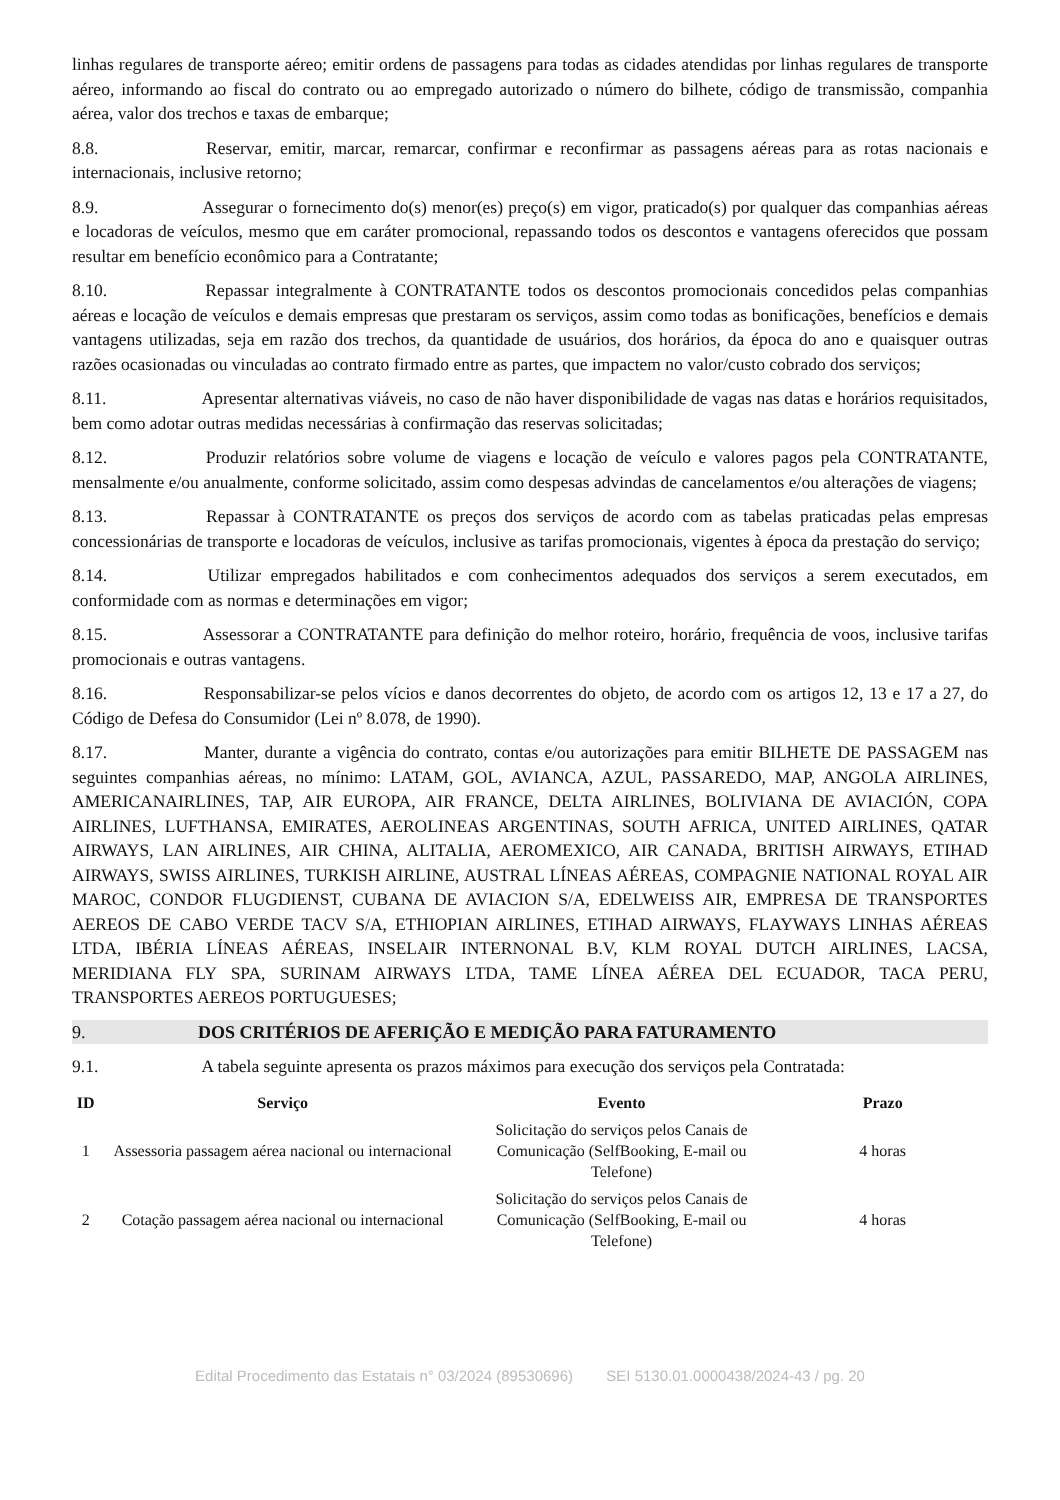linhas regulares de transporte aéreo; emitir ordens de passagens para todas as cidades atendidas por linhas regulares de transporte aéreo, informando ao fiscal do contrato ou ao empregado autorizado o número do bilhete, código de transmissão, companhia aérea, valor dos trechos e taxas de embarque;
8.8. Reservar, emitir, marcar, remarcar, confirmar e reconfirmar as passagens aéreas para as rotas nacionais e internacionais, inclusive retorno;
8.9. Assegurar o fornecimento do(s) menor(es) preço(s) em vigor, praticado(s) por qualquer das companhias aéreas e locadoras de veículos, mesmo que em caráter promocional, repassando todos os descontos e vantagens oferecidos que possam resultar em benefício econômico para a Contratante;
8.10. Repassar integralmente à CONTRATANTE todos os descontos promocionais concedidos pelas companhias aéreas e locação de veículos e demais empresas que prestaram os serviços, assim como todas as bonificações, benefícios e demais vantagens utilizadas, seja em razão dos trechos, da quantidade de usuários, dos horários, da época do ano e quaisquer outras razões ocasionadas ou vinculadas ao contrato firmado entre as partes, que impactem no valor/custo cobrado dos serviços;
8.11. Apresentar alternativas viáveis, no caso de não haver disponibilidade de vagas nas datas e horários requisitados, bem como adotar outras medidas necessárias à confirmação das reservas solicitadas;
8.12. Produzir relatórios sobre volume de viagens e locação de veículo e valores pagos pela CONTRATANTE, mensalmente e/ou anualmente, conforme solicitado, assim como despesas advindas de cancelamentos e/ou alterações de viagens;
8.13. Repassar à CONTRATANTE os preços dos serviços de acordo com as tabelas praticadas pelas empresas concessionárias de transporte e locadoras de veículos, inclusive as tarifas promocionais, vigentes à época da prestação do serviço;
8.14. Utilizar empregados habilitados e com conhecimentos adequados dos serviços a serem executados, em conformidade com as normas e determinações em vigor;
8.15. Assessorar a CONTRATANTE para definição do melhor roteiro, horário, frequência de voos, inclusive tarifas promocionais e outras vantagens.
8.16. Responsabilizar-se pelos vícios e danos decorrentes do objeto, de acordo com os artigos 12, 13 e 17 a 27, do Código de Defesa do Consumidor (Lei nº 8.078, de 1990).
8.17. Manter, durante a vigência do contrato, contas e/ou autorizações para emitir BILHETE DE PASSAGEM nas seguintes companhias aéreas, no mínimo: LATAM, GOL, AVIANCA, AZUL, PASSAREDO, MAP, ANGOLA AIRLINES, AMERICANAIRLINES, TAP, AIR EUROPA, AIR FRANCE, DELTA AIRLINES, BOLIVIANA DE AVIACIÓN, COPA AIRLINES, LUFTHANSA, EMIRATES, AEROLINEAS ARGENTINAS, SOUTH AFRICA, UNITED AIRLINES, QATAR AIRWAYS, LAN AIRLINES, AIR CHINA, ALITALIA, AEROMEXICO, AIR CANADA, BRITISH AIRWAYS, ETIHAD AIRWAYS, SWISS AIRLINES, TURKISH AIRLINE, AUSTRAL LÍNEAS AÉREAS, COMPAGNIE NATIONAL ROYAL AIR MAROC, CONDOR FLUGDIENST, CUBANA DE AVIACION S/A, EDELWEISS AIR, EMPRESA DE TRANSPORTES AEREOS DE CABO VERDE TACV S/A, ETHIOPIAN AIRLINES, ETIHAD AIRWAYS, FLAYWAYS LINHAS AÉREAS LTDA, IBÉRIA LÍNEAS AÉREAS, INSELAIR INTERNONAL B.V, KLM ROYAL DUTCH AIRLINES, LACSA, MERIDIANA FLY SPA, SURINAM AIRWAYS LTDA, TAME LÍNEA AÉREA DEL ECUADOR, TACA PERU, TRANSPORTES AEREOS PORTUGUESES;
9. DOS CRITÉRIOS DE AFERIÇÃO E MEDIÇÃO PARA FATURAMENTO
9.1. A tabela seguinte apresenta os prazos máximos para execução dos serviços pela Contratada:
| ID | Serviço | Evento | Prazo |
| --- | --- | --- | --- |
| 1 | Assessoria passagem aérea nacional ou internacional | Solicitação do serviços pelos Canais de Comunicação (SelfBooking, E-mail ou Telefone) | 4 horas |
| 2 | Cotação passagem aérea nacional ou internacional | Solicitação do serviços pelos Canais de Comunicação (SelfBooking, E-mail ou Telefone) | 4 horas |
Edital Procedimento das Estatais n° 03/2024 (89530696) SEI 5130.01.0000438/2024-43 / pg. 20